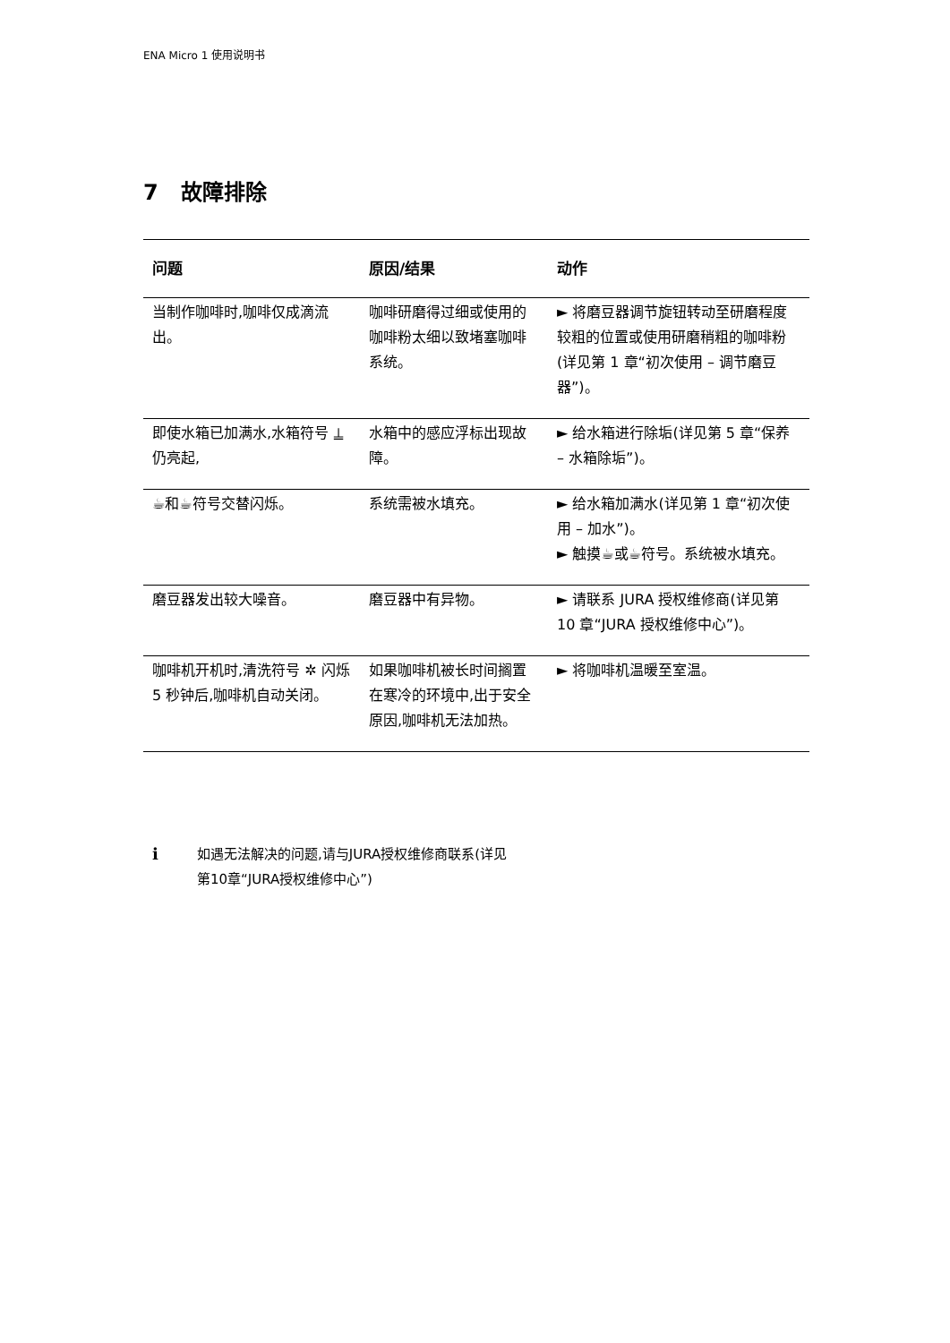ENA Micro 1 使用说明书
7 故障排除
| 问题 | 原因/结果 | 动作 |
| --- | --- | --- |
| 当制作咖啡时,咖啡仅成滴流出。 | 咖啡研磨得过细或使用的咖啡粉太细以致堵塞咖啡系统。 | ► 将磨豆器调节旋钮转动至研磨程度较粗的位置或使用研磨稍粗的咖啡粉(详见第 1 章“初次使用 – 调节磨豆器”)。 |
| 即使水箱已加满水,水箱符号 ⍊ 仍亮起, | 水箱中的感应浮标出现故障。 | ► 给水箱进行除垢(详见第 5 章“保养 – 水箱除垢”)。 |
| ☕和☕符号交替闪烁。 | 系统需被水填充。 | ► 给水箱加满水(详见第 1 章“初次使用 – 加水”)。 ► 触摸☕或☕符号。系统被水填充。 |
| 磨豆器发出较大噪音。 | 磨豆器中有异物。 | ► 请联系 JURA 授权维修商(详见第 10 章“JURA 授权维修中心”)。 |
| 咖啡机开机时,清洗符号 ✲ 闪烁 5 秒钟后,咖啡机自动关闭。 | 如果咖啡机被长时间搁置在寒冷的环境中,出于安全原因,咖啡机无法加热。 | ► 将咖啡机温暖至室温。 |
i
如遇无法解决的问题,请与JURA授权维修商联系(详见
第10章“JURA授权维修中心”)